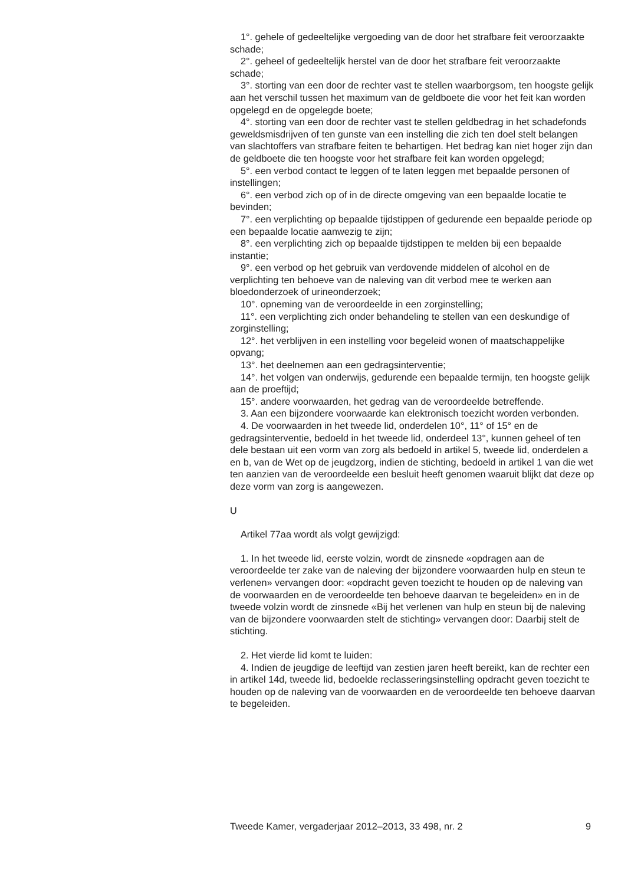1°. gehele of gedeeltelijke vergoeding van de door het strafbare feit veroorzaakte schade;
2°. geheel of gedeeltelijk herstel van de door het strafbare feit veroorzaakte schade;
3°. storting van een door de rechter vast te stellen waarborgsom, ten hoogste gelijk aan het verschil tussen het maximum van de geldboete die voor het feit kan worden opgelegd en de opgelegde boete;
4°. storting van een door de rechter vast te stellen geldbedrag in het schadefonds geweldsmisdrijven of ten gunste van een instelling die zich ten doel stelt belangen van slachtoffers van strafbare feiten te behartigen. Het bedrag kan niet hoger zijn dan de geldboete die ten hoogste voor het strafbare feit kan worden opgelegd;
5°. een verbod contact te leggen of te laten leggen met bepaalde personen of instellingen;
6°. een verbod zich op of in de directe omgeving van een bepaalde locatie te bevinden;
7°. een verplichting op bepaalde tijdstippen of gedurende een bepaalde periode op een bepaalde locatie aanwezig te zijn;
8°. een verplichting zich op bepaalde tijdstippen te melden bij een bepaalde instantie;
9°. een verbod op het gebruik van verdovende middelen of alcohol en de verplichting ten behoeve van de naleving van dit verbod mee te werken aan bloedonderzoek of urineonderzoek;
10°. opneming van de veroordeelde in een zorginstelling;
11°. een verplichting zich onder behandeling te stellen van een deskundige of zorginstelling;
12°. het verblijven in een instelling voor begeleid wonen of maatschappelijke opvang;
13°. het deelnemen aan een gedragsinterventie;
14°. het volgen van onderwijs, gedurende een bepaalde termijn, ten hoogste gelijk aan de proeftijd;
15°. andere voorwaarden, het gedrag van de veroordeelde betreffende.
3. Aan een bijzondere voorwaarde kan elektronisch toezicht worden verbonden.
4. De voorwaarden in het tweede lid, onderdelen 10°, 11° of 15° en de gedragsinterventie, bedoeld in het tweede lid, onderdeel 13°, kunnen geheel of ten dele bestaan uit een vorm van zorg als bedoeld in artikel 5, tweede lid, onderdelen a en b, van de Wet op de jeugdzorg, indien de stichting, bedoeld in artikel 1 van die wet ten aanzien van de veroordeelde een besluit heeft genomen waaruit blijkt dat deze op deze vorm van zorg is aangewezen.
U
Artikel 77aa wordt als volgt gewijzigd:
1. In het tweede lid, eerste volzin, wordt de zinsnede «opdragen aan de veroordeelde ter zake van de naleving der bijzondere voorwaarden hulp en steun te verlenen» vervangen door: «opdracht geven toezicht te houden op de naleving van de voorwaarden en de veroordeelde ten behoeve daarvan te begeleiden» en in de tweede volzin wordt de zinsnede «Bij het verlenen van hulp en steun bij de naleving van de bijzondere voorwaarden stelt de stichting» vervangen door: Daarbij stelt de stichting.
2. Het vierde lid komt te luiden:
4. Indien de jeugdige de leeftijd van zestien jaren heeft bereikt, kan de rechter een in artikel 14d, tweede lid, bedoelde reclasseringsinstelling opdracht geven toezicht te houden op de naleving van de voorwaarden en de veroordeelde ten behoeve daarvan te begeleiden.
Tweede Kamer, vergaderjaar 2012–2013, 33 498, nr. 2 9